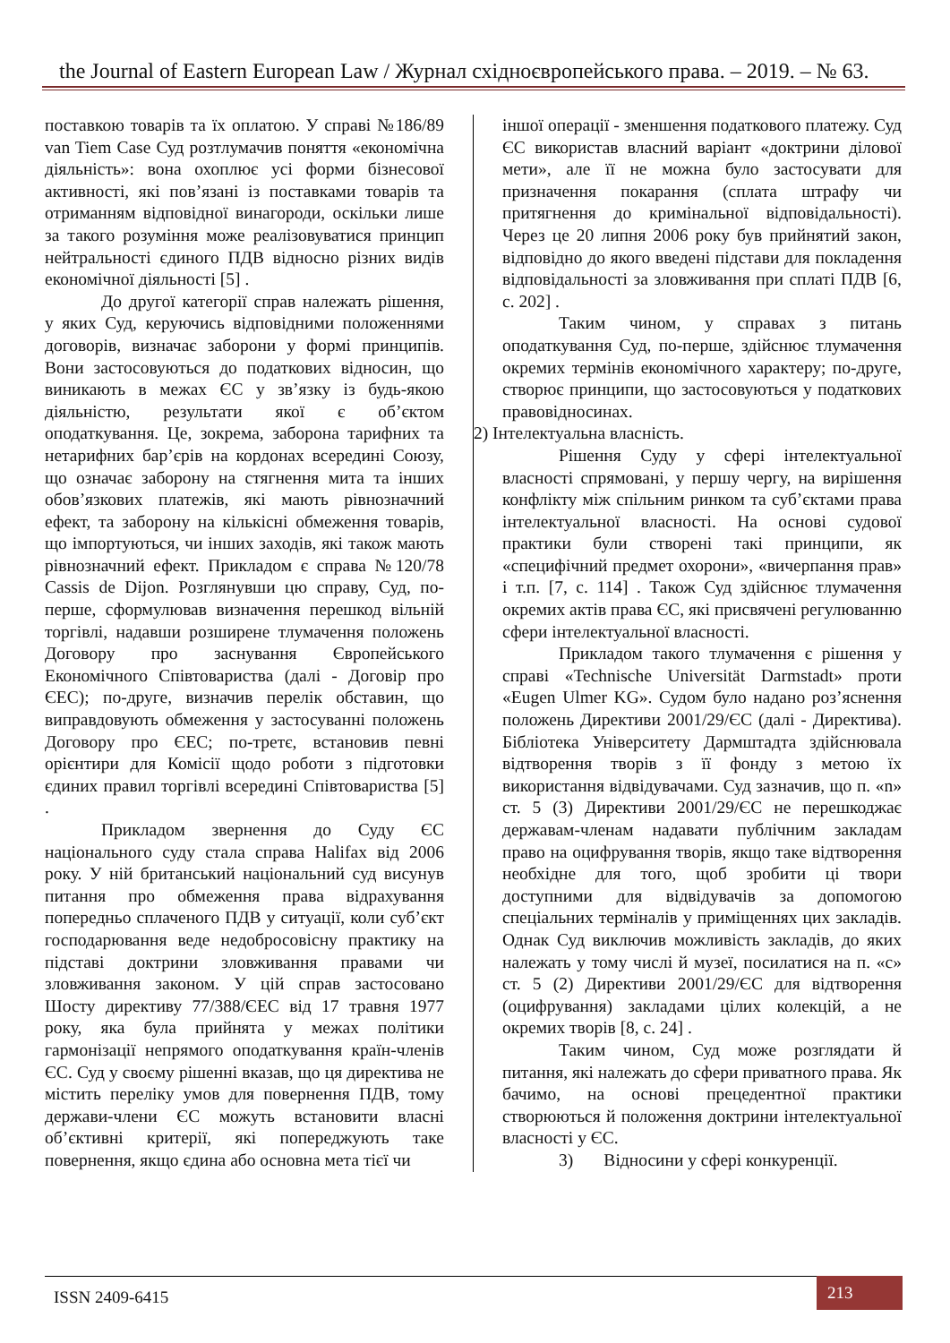the Journal of Eastern European Law / Журнал східноєвропейського права. – 2019. – № 63.
поставкою товарів та їх оплатою. У справі №186/89 van Tiem Case Суд розтлумачив поняття «економічна діяльність»: вона охоплює усі форми бізнесової активності, які пов’язані із поставками товарів та отриманням відповідної винагороди, оскільки лише за такого розуміння може реалізовуватися принцип нейтральності єдиного ПДВ відносно різних видів економічної діяльності [5] .
До другої категорії справ належать рішення, у яких Суд, керуючись відповідними положеннями договорів, визначає заборони у формі принципів. Вони застосовуються до податкових відносин, що виникають в межах ЄС у зв’язку із будь-якою діяльністю, результати якої є об’єктом оподаткування. Це, зокрема, заборона тарифних та нетарифних бар’єрів на кордонах всередині Союзу, що означає заборону на стягнення мита та інших обов’язкових платежів, які мають рівнозначний ефект, та заборону на кількісні обмеження товарів, що імпортуються, чи інших заходів, які також мають рівнозначний ефект. Прикладом є справа №120/78 Cassis de Dijon. Розглянувши цю справу, Суд, по-перше, сформулював визначення перешкод вільній торгівлі, надавши розширене тлумачення положень Договору про заснування Європейського Економічного Співтовариства (далі - Договір про ЄЕС); по-друге, визначив перелік обставин, що виправдовують обмеження у застосуванні положень Договору про ЄЕС; по-третє, встановив певні орієнтири для Комісії щодо роботи з підготовки єдиних правил торгівлі всередині Співтовариства [5] .
Прикладом звернення до Суду ЄС національного суду стала справа Halifax від 2006 року. У ній британський національний суд висунув питання про обмеження права відрахування попередньо сплаченого ПДВ у ситуації, коли суб’єкт господарювання веде недобросовісну практику на підставі доктрини зловживання правами чи зловживання законом. У цій справ застосовано Шосту директиву 77/388/ЄЕС від 17 травня 1977 року, яка була прийнята у межах політики гармонізації непрямого оподаткування країн-членів ЄС. Суд у своєму рішенні вказав, що ця директива не містить переліку умов для повернення ПДВ, тому держави-члени ЄС можуть встановити власні об’єктивні критерії, які попереджують таке повернення, якщо єдина або основна мета тієї чи
іншої операції - зменшення податкового платежу. Суд ЄС використав власний варіант «доктрини ділової мети», але її не можна було застосувати для призначення покарання (сплата штрафу чи притягнення до кримінальної відповідальності). Через це 20 липня 2006 року був прийнятий закон, відповідно до якого введені підстави для покладення відповідальності за зловживання при сплаті ПДВ [6, с. 202] .
Таким чином, у справах з питань оподаткування Суд, по-перше, здійснює тлумачення окремих термінів економічного характеру; по-друге, створює принципи, що застосовуються у податкових правовідносинах.
2) Інтелектуальна власність.
Рішення Суду у сфері інтелектуальної власності спрямовані, у першу чергу, на вирішення конфлікту між спільним ринком та суб’єктами права інтелектуальної власності. На основі судової практики були створені такі принципи, як «специфічний предмет охорони», «вичерпання прав» і т.п. [7, с. 114] . Також Суд здійснює тлумачення окремих актів права ЄС, які присвячені регулюванню сфери інтелектуальної власності.
Прикладом такого тлумачення є рішення у справі «Technische Universität Darmstadt» проти «Eugen Ulmer KG». Судом було надано роз’яснення положень Директиви 2001/29/ЄС (далі - Директива). Бібліотека Університету Дармштадта здійснювала відтворення творів з її фонду з метою їх використання відвідувачами. Суд зазначив, що п. «n» ст. 5 (3) Директиви 2001/29/ЄС не перешкоджає державам-членам надавати публічним закладам право на оцифрування творів, якщо таке відтворення необхідне для того, щоб зробити ці твори доступними для відвідувачів за допомогою спеціальних терміналів у приміщеннях цих закладів. Однак Суд виключив можливість закладів, до яких належать у тому числі й музеї, посилатися на п. «с» ст. 5 (2) Директиви 2001/29/ЄС для відтворення (оцифрування) закладами цілих колекцій, а не окремих творів [8, с. 24] .
Таким чином, Суд може розглядати й питання, які належать до сфери приватного права. Як бачимо, на основі прецедентної практики створюються й положення доктрини інтелектуальної власності у ЄС.
3) Відносини у сфері конкуренції.
ISSN 2409-6415
213